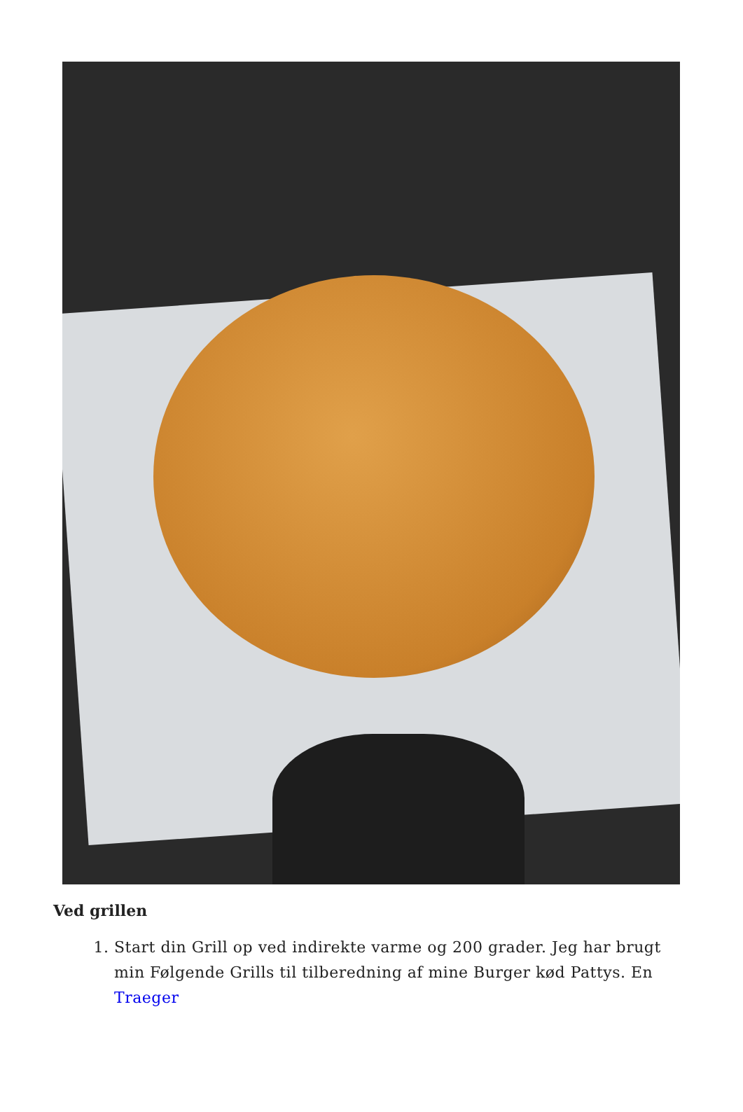Ved grillen
1. Start din Grill op ved indirekte varme og 200 grader. Jeg har brugt min Følgende Grills til tilberedning af mine Burger kød Pattys. En Traeger